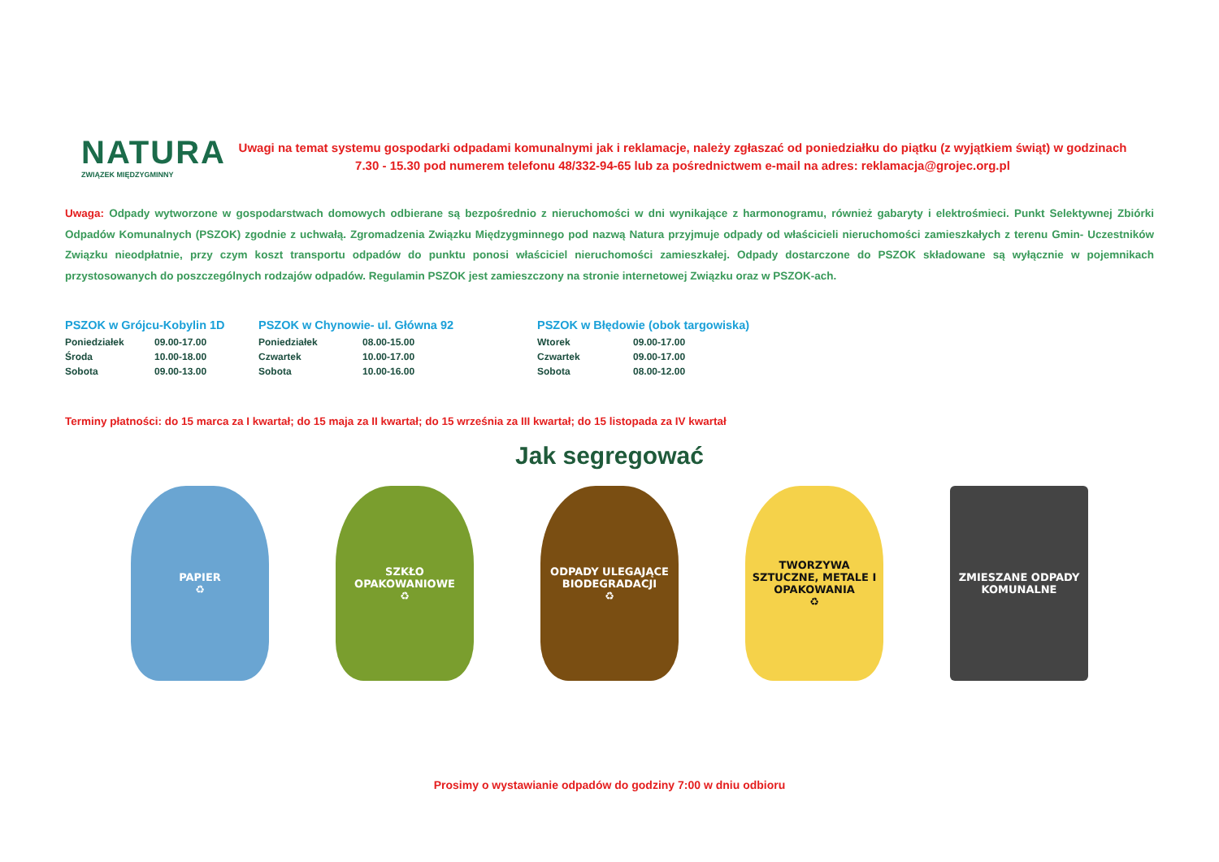NATURA
ZWIĄZEK MIĘDZYGMINNY
Uwagi na temat systemu gospodarki odpadami komunalnymi jak i reklamacje, należy zgłaszać od poniedziałku do piątku (z wyjątkiem świąt) w godzinach 7.30 - 15.30 pod numerem telefonu 48/332-94-65 lub za pośrednictwem e-mail na adres: reklamacja@grojec.org.pl
Uwaga: Odpady wytworzone w gospodarstwach domowych odbierane są bezpośrednio z nieruchomości w dni wynikające z harmonogramu, również gabaryty i elektrośmieci. Punkt Selektywnej Zbiórki Odpadów Komunalnych (PSZOK) zgodnie z uchwałą. Zgromadzenia Związku Międzygminnego pod nazwą Natura przyjmuje odpady od właścicieli nieruchomości zamieszkałych z terenu Gmin- Uczestników Związku nieodpłatnie, przy czym koszt transportu odpadów do punktu ponosi właściciel nieruchomości zamieszkałej. Odpady dostarczone do PSZOK składowane są wyłącznie w pojemnikach przystosowanych do poszczególnych rodzajów odpadów. Regulamin PSZOK jest zamieszczony na stronie internetowej Związku oraz w PSZOK-ach.
PSZOK w Grójcu-Kobylin 1D
| Poniedziałek | 09.00-17.00 |
| Środa | 10.00-18.00 |
| Sobota | 09.00-13.00 |
PSZOK w Chynowie- ul. Główna 92
| Poniedziałek | 08.00-15.00 |
| Czwartek | 10.00-17.00 |
| Sobota | 10.00-16.00 |
PSZOK w Błędowie (obok targowiska)
| Wtorek | 09.00-17.00 |
| Czwartek | 09.00-17.00 |
| Sobota | 08.00-12.00 |
Terminy płatności: do 15 marca za I kwartał; do 15 maja za II kwartał; do 15 września za III kwartał; do 15 listopada za IV kwartał
Jak segregować
PAPIER
♻
SZKŁO OPAKOWANIOWE
♻
ODPADY ULEGAJĄCE BIODEGRADACJI
♻
TWORZYWA SZTUCZNE, METALE I OPAKOWANIA
♻
ZMIESZANE ODPADY KOMUNALNE
Prosimy o wystawianie odpadów do godziny 7:00 w dniu odbioru